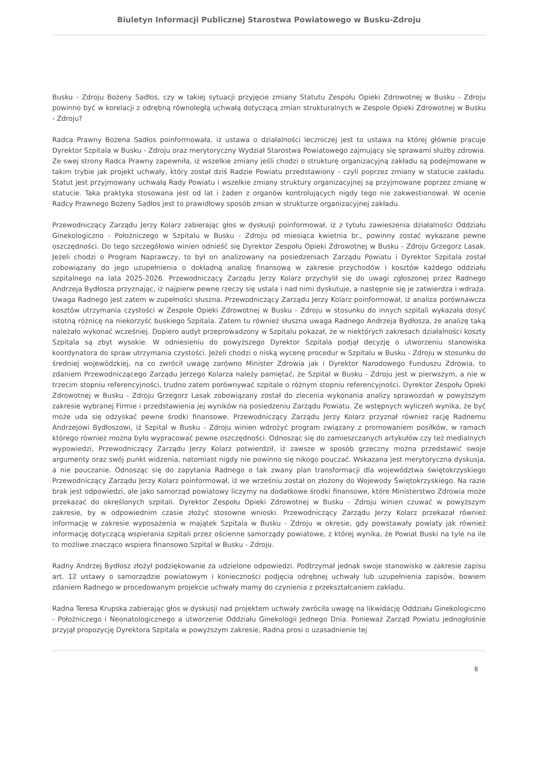Biuletyn Informacji Publicznej Starostwa Powiatowego w Busku-Zdroju
Busku - Zdroju Bożeny Sadłos, czy w takiej sytuacji przyjęcie zmiany Statutu Zespołu Opieki Zdrowotnej w Busku - Zdroju powinno być w korelacji z odrębną równoległą uchwałą dotyczącą zmian strukturalnych w Zespole Opieki Zdrowotnej w Busku - Zdroju?
Radca Prawny Bożena Sadłos poinformowała, iż ustawa o działalności leczniczej jest to ustawa na której głównie pracuje Dyrektor Szpitala w Busku - Zdroju oraz merytoryczny Wydział Starostwa Powiatowego zajmujący się sprawami służby zdrowia. Ze swej strony Radca Prawny zapewniła, iż wszelkie zmiany jeśli chodzi o strukturę organizacyjną zakładu są podejmowane w takim trybie jak projekt uchwały, który został dziś Radzie Powiatu przedstawiony - czyli poprzez zmiany w statucie zakładu. Statut jest przyjmowany uchwałą Rady Powiatu i wszelkie zmiany struktury organizacyjnej są przyjmowane poprzez zmianę w statucie. Taka praktyka stosowana jest od lat i żaden z organów kontrolujących nigdy tego nie zakwestionował. W ocenie Radcy Prawnego Bożeny Sadłos jest to prawidłowy sposób zmian w strukturze organizacyjnej zakładu.
Przewodniczący Zarządu Jerzy Kolarz zabierając głos w dyskusji poinformował, iż z tytułu zawieszenia działalności Oddziału Ginekologiczno - Położniczego w Szpitalu w Busku - Zdroju od miesiąca kwietnia br., powinny zostać wykazane pewne oszczędności. Do tego szczegółowo winien odnieść się Dyrektor Zespołu Opieki Zdrowotnej w Busku - Zdroju Grzegorz Lasak. Jeżeli chodzi o Program Naprawczy, to był on analizowany na posiedzeniach Zarządu Powiatu i Dyrektor Szpitala został zobowiązany do jego uzupełnienia o dokładną analizę finansową w zakresie przychodów i kosztów każdego oddziału szpitalnego na lata 2025-2026. Przewodniczący Zarządu Jerzy Kolarz przychylił się do uwagi zgłoszonej przez Radnego Andrzeja Bydłosza przyznając, iż najpierw pewne rzeczy się ustala i nad nimi dyskutuje, a następnie się je zatwierdza i wdraża. Uwaga Radnego jest zatem w zupełności słuszna. Przewodniczący Zarządu Jerzy Kolarz poinformował, iż analiza porównawcza kosztów utrzymania czystości w Zespole Opieki Zdrowotnej w Busku - Zdroju w stosunku do innych szpitali wykazała dosyć istotną różnicę na niekorzyść buskiego Szpitala. Zatem tu również słuszna uwaga Radnego Andrzeja Bydłosza, że analizę taką należało wykonać wcześniej. Dopiero audyt przeprowadzony w Szpitalu pokazał, że w niektórych zakresach działalności koszty Szpitala są zbyt wysokie. W odniesieniu do powyższego Dyrektor Szpitala podjął decyzję o utworzeniu stanowiska koordynatora do spraw utrzymania czystości. Jeżeli chodzi o niską wycenę procedur w Szpitalu w Busku - Zdroju w stosunku do średniej wojewódzkiej, na co zwrócił uwagę zarówno Minister Zdrowia jak i Dyrektor Narodowego Funduszu Zdrowia, to zdaniem Przewodniczącego Zarządu Jerzego Kolarza należy pamiętać, że Szpital w Busku - Zdroju jest w pierwszym, a nie w trzecim stopniu referencyjności, trudno zatem porównywać szpitale o różnym stopniu referencyjności. Dyrektor Zespołu Opieki Zdrowotnej w Busku - Zdroju Grzegorz Lasak zobowiązany został do zlecenia wykonania analizy sprawozdań w powyższym zakresie wybranej Firmie i przedstawienia jej wyników na posiedzeniu Zarządu Powiatu. Ze wstępnych wyliczeń wynika, że być może uda się odzyskać pewne środki finansowe. Przewodniczący Zarządu Jerzy Kolarz przyznał również rację Radnemu Andrzejowi Bydłoszowi, iż Szpital w Busku - Zdroju winien wdrożyć program związany z promowaniem posiłków, w ramach którego również można było wypracować pewne oszczędności. Odnosząc się do zamieszczanych artykułów czy też medialnych wypowiedzi, Przewodniczący Zarządu Jerzy Kolarz potwierdził, iż zawsze w sposób grzeczny można przedstawić swoje argumenty oraz swój punkt widzenia, natomiast nigdy nie powinno się nikogo pouczać. Wskazana jest merytoryczna dyskusja, a nie pouczanie. Odnosząc się do zapytania Radnego o tak zwany plan transformacji dla województwa świętokrzyskiego Przewodniczący Zarządu Jerzy Kolarz poinformował, iż we wrześniu został on złożony do Wojewody Świętokrzyskiego. Na razie brak jest odpowiedzi, ale jako samorząd powiatowy liczymy na dodatkowe środki finansowe, które Ministerstwo Zdrowia może przekazać do określonych szpitali. Dyrektor Zespołu Opieki Zdrowotnej w Busku - Zdroju winien czuwać w powyższym zakresie, by w odpowiednim czasie złożyć stosowne wnioski. Przewodniczący Zarządu Jerzy Kolarz przekazał również informację w zakresie wyposażenia w majątek Szpitala w Busku - Zdroju w okresie, gdy powstawały powiaty jak również informację dotyczącą wspierania szpitali przez ościenne samorządy powiatowe, z której wynika, że Powiat Buski na tyle na ile to możliwe znacząco wspiera finansowo Szpital w Busku - Zdroju.
Radny Andrzej Bydłosz złożył podziękowanie za udzielone odpowiedzi. Podtrzymał jednak swoje stanowisko w zakresie zapisu art. 12 ustawy o samorządzie powiatowym i konieczności podjęcia odrębnej uchwały lub uzupełnienia zapisów, bowiem zdaniem Radnego w procedowanym projekcie uchwały mamy do czynienia z przekształcaniem zakładu.
Radna Teresa Krupska zabierając głos w dyskusji nad projektem uchwały zwróciła uwagę na likwidację Oddziału Ginekologiczno - Położniczego i Neonatologicznego a utworzenie Oddziału Ginekologii Jednego Dnia. Ponieważ Zarząd Powiatu jednogłośnie przyjął propozycję Dyrektora Szpitala w powyższym zakresie, Radna prosi o uzasadnienie tej
8